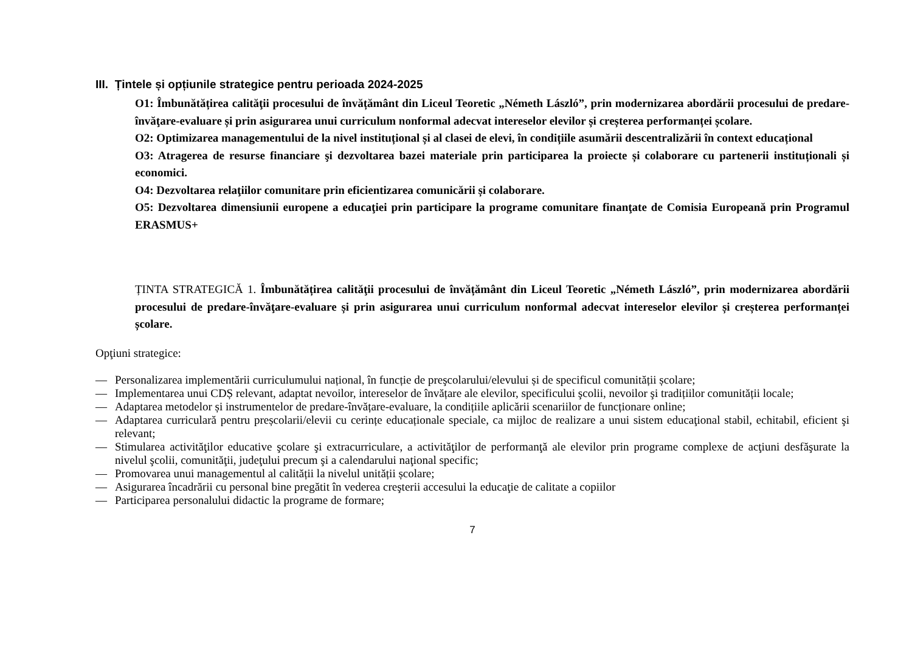III. Țintele și opțiunile strategice pentru perioada 2024-2025
O1: Îmbunătățirea calităţii procesului de învățământ din Liceul Teoretic „Németh László”, prin modernizarea abordării procesului de predare-învăţare-evaluare și prin asigurarea unui curriculum nonformal adecvat intereselor elevilor și creșterea performanței școlare.
O2: Optimizarea managementului de la nivel instituțional și al clasei de elevi, în condițiile asumării descentralizării în context educațional
O3: Atragerea de resurse financiare şi dezvoltarea bazei materiale prin participarea la proiecte și colaborare cu partenerii instituționali și economici.
O4: Dezvoltarea relaţiilor comunitare prin eficientizarea comunicării și colaborare.
O5: Dezvoltarea dimensiunii europene a educaţiei prin participare la programe comunitare finanţate de Comisia Europeană prin Programul ERASMUS+
ȚINTA STRATEGICĂ 1. Îmbunătățirea calităţii procesului de învățământ din Liceul Teoretic „Németh László”, prin modernizarea abordării procesului de predare-învăţare-evaluare și prin asigurarea unui curriculum nonformal adecvat intereselor elevilor și creșterea performanței școlare.
Opţiuni strategice:
— Personalizarea implementării curriculumului național, în funcție de preşcolarului/elevului și de specificul comunității școlare;
— Implementarea unui CDȘ relevant, adaptat nevoilor, intereselor de învățare ale elevilor, specificului şcolii, nevoilor şi tradițiilor comunității locale;
— Adaptarea metodelor și instrumentelor de predare-învățare-evaluare, la condițiile aplicării scenariilor de funcționare online;
— Adaptarea curriculară pentru preșcolarii/elevii cu cerințe educaționale speciale, ca mijloc de realizare a unui sistem educaţional stabil, echitabil, eficient şi relevant;
— Stimularea activităţilor educative şcolare şi extracurriculare, a activităţilor de performanţă ale elevilor prin programe complexe de acţiuni desfăşurate la nivelul şcolii, comunităţii, judeţului precum şi a calendarului naţional specific;
— Promovarea unui managementul al calității la nivelul unității școlare;
— Asigurarea încadrării cu personal bine pregătit în vederea creşterii accesului la educaţie de calitate a copiilor
— Participarea personalului didactic la programe de formare;
7